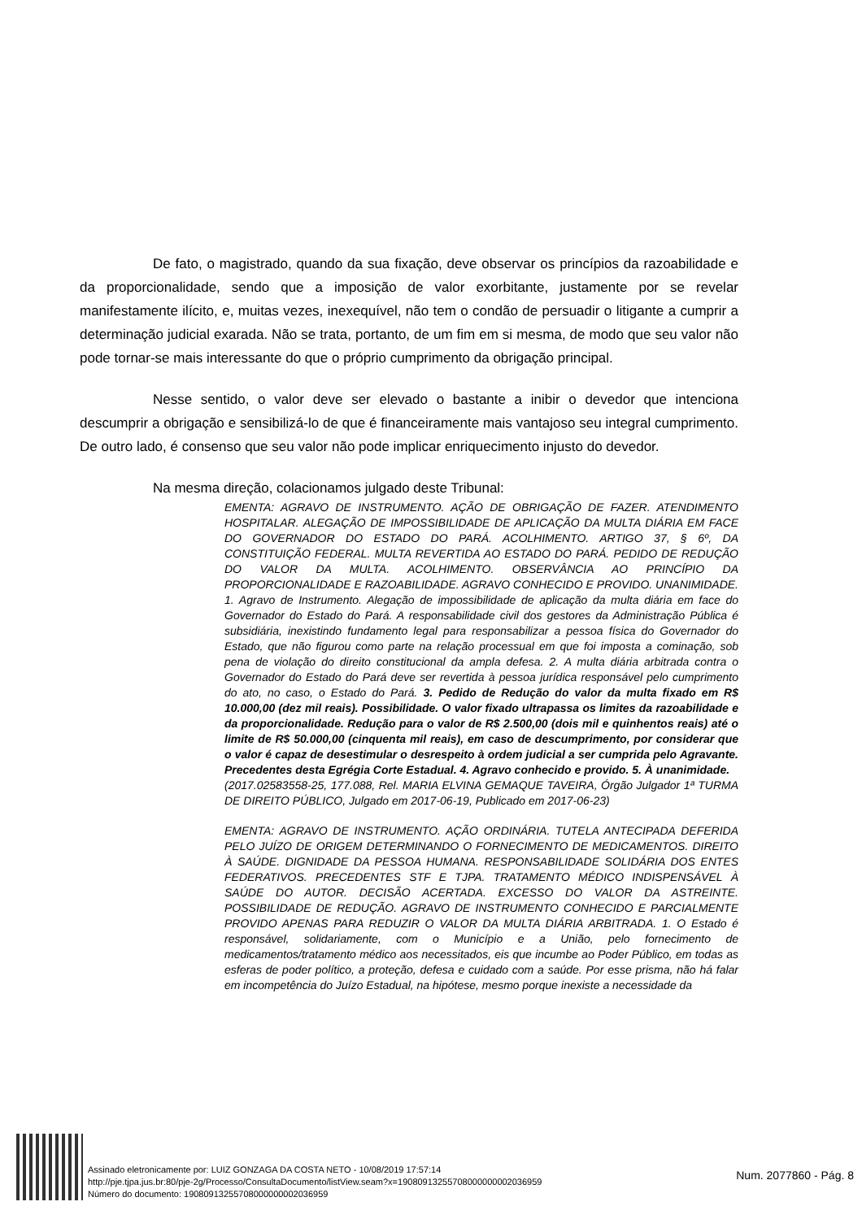De fato, o magistrado, quando da sua fixação, deve observar os princípios da razoabilidade e da proporcionalidade, sendo que a imposição de valor exorbitante, justamente por se revelar manifestamente ilícito, e, muitas vezes, inexequível, não tem o condão de persuadir o litigante a cumprir a determinação judicial exarada. Não se trata, portanto, de um fim em si mesma, de modo que seu valor não pode tornar-se mais interessante do que o próprio cumprimento da obrigação principal.
Nesse sentido, o valor deve ser elevado o bastante a inibir o devedor que intenciona descumprir a obrigação e sensibilizá-lo de que é financeiramente mais vantajoso seu integral cumprimento. De outro lado, é consenso que seu valor não pode implicar enriquecimento injusto do devedor.
Na mesma direção, colacionamos julgado deste Tribunal:
EMENTA: AGRAVO DE INSTRUMENTO. AÇÃO DE OBRIGAÇÃO DE FAZER. ATENDIMENTO HOSPITALAR. ALEGAÇÃO DE IMPOSSIBILIDADE DE APLICAÇÃO DA MULTA DIÁRIA EM FACE DO GOVERNADOR DO ESTADO DO PARÁ. ACOLHIMENTO. ARTIGO 37, § 6º, DA CONSTITUIÇÃO FEDERAL. MULTA REVERTIDA AO ESTADO DO PARÁ. PEDIDO DE REDUÇÃO DO VALOR DA MULTA. ACOLHIMENTO. OBSERVÂNCIA AO PRINCÍPIO DA PROPORCIONALIDADE E RAZOABILIDADE. AGRAVO CONHECIDO E PROVIDO. UNANIMIDADE. 1. Agravo de Instrumento. Alegação de impossibilidade de aplicação da multa diária em face do Governador do Estado do Pará. A responsabilidade civil dos gestores da Administração Pública é subsidiária, inexistindo fundamento legal para responsabilizar a pessoa física do Governador do Estado, que não figurou como parte na relação processual em que foi imposta a cominação, sob pena de violação do direito constitucional da ampla defesa. 2. A multa diária arbitrada contra o Governador do Estado do Pará deve ser revertida à pessoa jurídica responsável pelo cumprimento do ato, no caso, o Estado do Pará. 3. Pedido de Redução do valor da multa fixado em R$ 10.000,00 (dez mil reais). Possibilidade. O valor fixado ultrapassa os limites da razoabilidade e da proporcionalidade. Redução para o valor de R$ 2.500,00 (dois mil e quinhentos reais) até o limite de R$ 50.000,00 (cinquenta mil reais), em caso de descumprimento, por considerar que o valor é capaz de desestimular o desrespeito à ordem judicial a ser cumprida pelo Agravante. Precedentes desta Egrégia Corte Estadual. 4. Agravo conhecido e provido. 5. À unanimidade.
(2017.02583558-25, 177.088, Rel. MARIA ELVINA GEMAQUE TAVEIRA, Órgão Julgador 1ª TURMA DE DIREITO PÚBLICO, Julgado em 2017-06-19, Publicado em 2017-06-23)
EMENTA: AGRAVO DE INSTRUMENTO. AÇÃO ORDINÁRIA. TUTELA ANTECIPADA DEFERIDA PELO JUÍZO DE ORIGEM DETERMINANDO O FORNECIMENTO DE MEDICAMENTOS. DIREITO À SAÚDE. DIGNIDADE DA PESSOA HUMANA. RESPONSABILIDADE SOLIDÁRIA DOS ENTES FEDERATIVOS. PRECEDENTES STF E TJPA. TRATAMENTO MÉDICO INDISPENSÁVEL À SAÚDE DO AUTOR. DECISÃO ACERTADA. EXCESSO DO VALOR DA ASTREINTE. POSSIBILIDADE DE REDUÇÃO. AGRAVO DE INSTRUMENTO CONHECIDO E PARCIALMENTE PROVIDO APENAS PARA REDUZIR O VALOR DA MULTA DIÁRIA ARBITRADA. 1. O Estado é responsável, solidariamente, com o Município e a União, pelo fornecimento de medicamentos/tratamento médico aos necessitados, eis que incumbe ao Poder Público, em todas as esferas de poder político, a proteção, defesa e cuidado com a saúde. Por esse prisma, não há falar em incompetência do Juízo Estadual, na hipótese, mesmo porque inexiste a necessidade da
Assinado eletronicamente por: LUIZ GONZAGA DA COSTA NETO - 10/08/2019 17:57:14
http://pje.tjpa.jus.br:80/pje-2g/Processo/ConsultaDocumento/listView.seam?x=19080913255708000000002036959
Número do documento: 19080913255708000000002036959
Num. 2077860 - Pág. 8